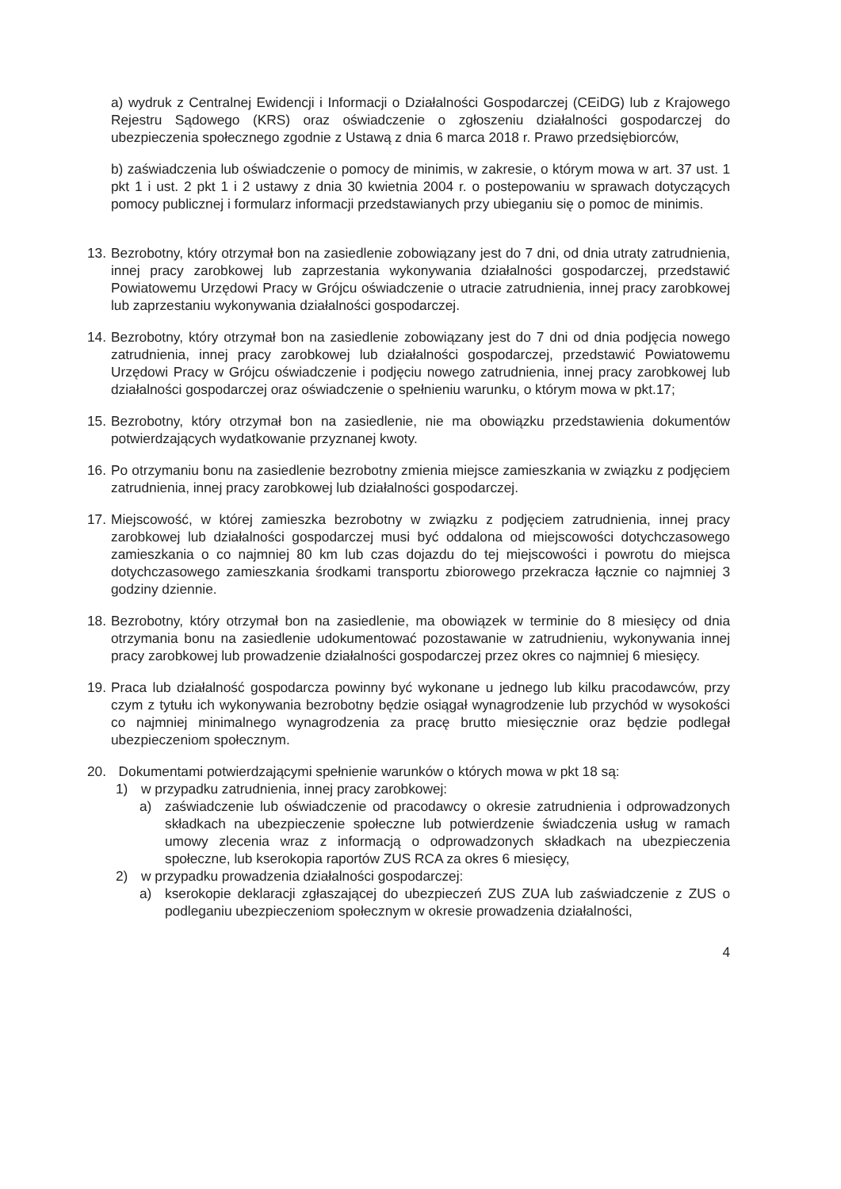a) wydruk z Centralnej Ewidencji i Informacji o Działalności Gospodarczej (CEiDG) lub z Krajowego Rejestru Sądowego (KRS) oraz oświadczenie o zgłoszeniu działalności gospodarczej do ubezpieczenia społecznego zgodnie z Ustawą z dnia 6 marca 2018 r. Prawo przedsiębiorców,
b) zaświadczenia lub oświadczenie o pomocy de minimis, w zakresie, o którym mowa w art. 37 ust. 1 pkt 1 i ust. 2 pkt 1 i 2 ustawy z dnia 30 kwietnia 2004 r. o postepowaniu w sprawach dotyczących pomocy publicznej i formularz informacji przedstawianych przy ubieganiu się o pomoc de minimis.
13. Bezrobotny, który otrzymał bon na zasiedlenie zobowiązany jest do 7 dni, od dnia utraty zatrudnienia, innej pracy zarobkowej lub zaprzestania wykonywania działalności gospodarczej, przedstawić Powiatowemu Urzędowi Pracy w Grójcu oświadczenie o utracie zatrudnienia, innej pracy zarobkowej lub zaprzestaniu wykonywania działalności gospodarczej.
14. Bezrobotny, który otrzymał bon na zasiedlenie zobowiązany jest do 7 dni od dnia podjęcia nowego zatrudnienia, innej pracy zarobkowej lub działalności gospodarczej, przedstawić Powiatowemu Urzędowi Pracy w Grójcu oświadczenie i podjęciu nowego zatrudnienia, innej pracy zarobkowej lub działalności gospodarczej oraz oświadczenie o spełnieniu warunku, o którym mowa w pkt.17;
15. Bezrobotny, który otrzymał bon na zasiedlenie, nie ma obowiązku przedstawienia dokumentów potwierdzających wydatkowanie przyznanej kwoty.
16. Po otrzymaniu bonu na zasiedlenie bezrobotny zmienia miejsce zamieszkania w związku z podjęciem zatrudnienia, innej pracy zarobkowej lub działalności gospodarczej.
17. Miejscowość, w której zamieszka bezrobotny w związku z podjęciem zatrudnienia, innej pracy zarobkowej lub działalności gospodarczej musi być oddalona od miejscowości dotychczasowego zamieszkania o co najmniej 80 km lub czas dojazdu do tej miejscowości i powrotu do miejsca dotychczasowego zamieszkania środkami transportu zbiorowego przekracza łącznie co najmniej 3 godziny dziennie.
18. Bezrobotny, który otrzymał bon na zasiedlenie, ma obowiązek w terminie do 8 miesięcy od dnia otrzymania bonu na zasiedlenie udokumentować pozostawanie w zatrudnieniu, wykonywania innej pracy zarobkowej lub prowadzenie działalności gospodarczej przez okres co najmniej 6 miesięcy.
19. Praca lub działalność gospodarcza powinny być wykonane u jednego lub kilku pracodawców, przy czym z tytułu ich wykonywania bezrobotny będzie osiągał wynagrodzenie lub przychód w wysokości co najmniej minimalnego wynagrodzenia za pracę brutto miesięcznie oraz będzie podlegał ubezpieczeniom społecznym.
20. Dokumentami potwierdzającymi spełnienie warunków o których mowa w pkt 18 są:
1) w przypadku zatrudnienia, innej pracy zarobkowej:
a) zaświadczenie lub oświadczenie od pracodawcy o okresie zatrudnienia i odprowadzonych składkach na ubezpieczenie społeczne lub potwierdzenie świadczenia usług w ramach umowy zlecenia wraz z informacją o odprowadzonych składkach na ubezpieczenia społeczne, lub kserokopia raportów ZUS RCA za okres 6 miesięcy,
2) w przypadku prowadzenia działalności gospodarczej:
a) kserokopie deklaracji zgłaszającej do ubezpieczeń ZUS ZUA lub zaświadczenie z ZUS o podleganiu ubezpieczeniom społecznym w okresie prowadzenia działalności,
4